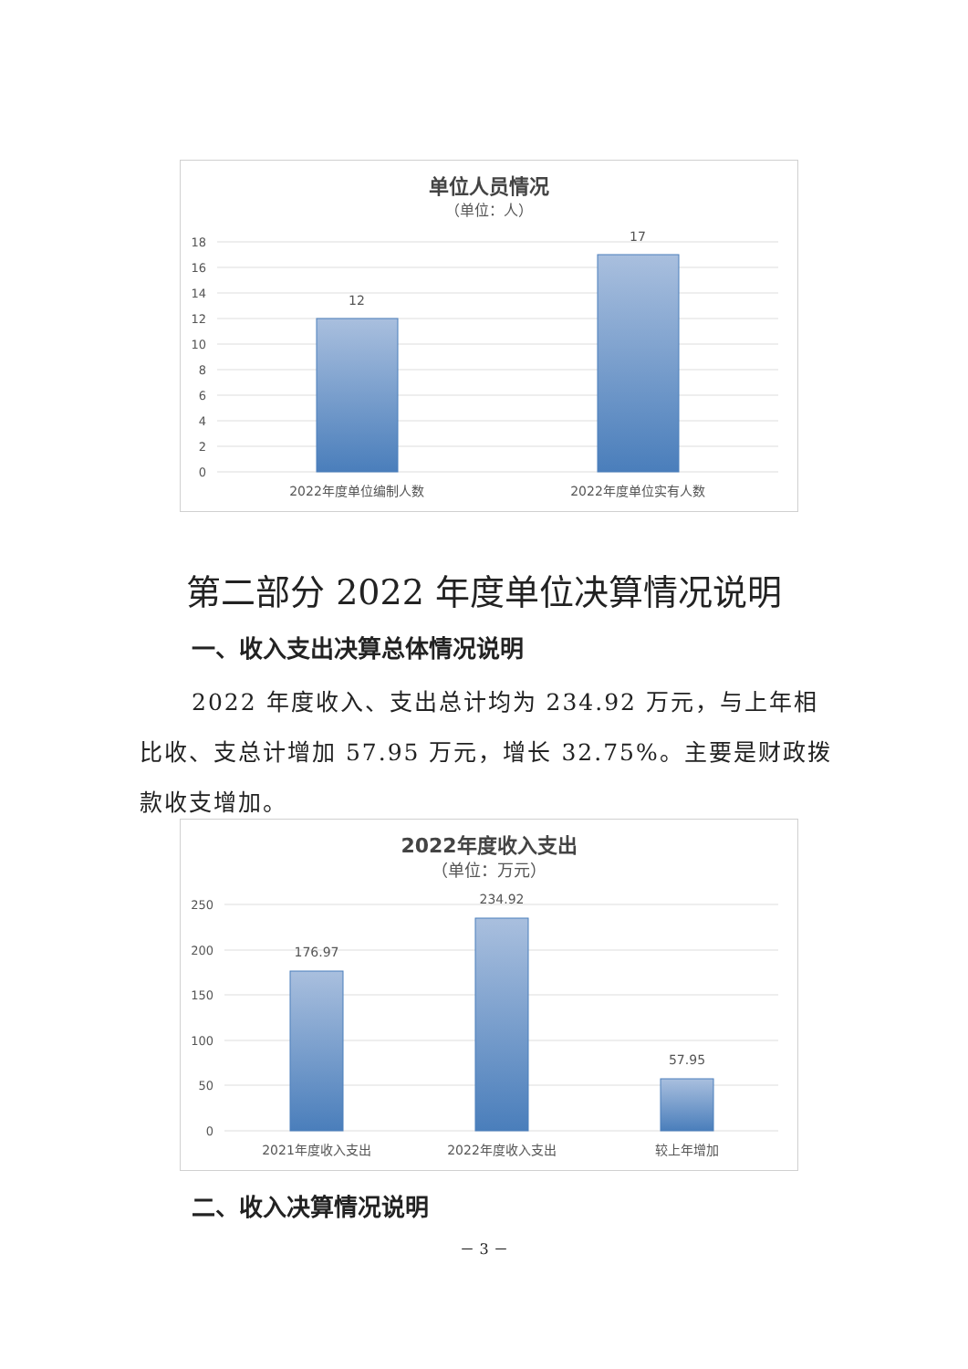单位人员情况
（单位：人）
18
16
14
12
10
8
6
4
2
0
12
17
2022年度单位编制人数
2022年度单位实有人数
第二部分 2022 年度单位决算情况说明
一、收入支出决算总体情况说明
2022 年度收入、支出总计均为 234.92 万元，与上年相比收、支总计增加 57.95 万元，增长 32.75%。主要是财政拨款收支增加。
2022年度收入支出
（单位：万元）
250
200
150
100
50
0
176.97
234.92
57.95
2021年度收入支出
2022年度收入支出
较上年增加
二、收入决算情况说明
－ 3 －